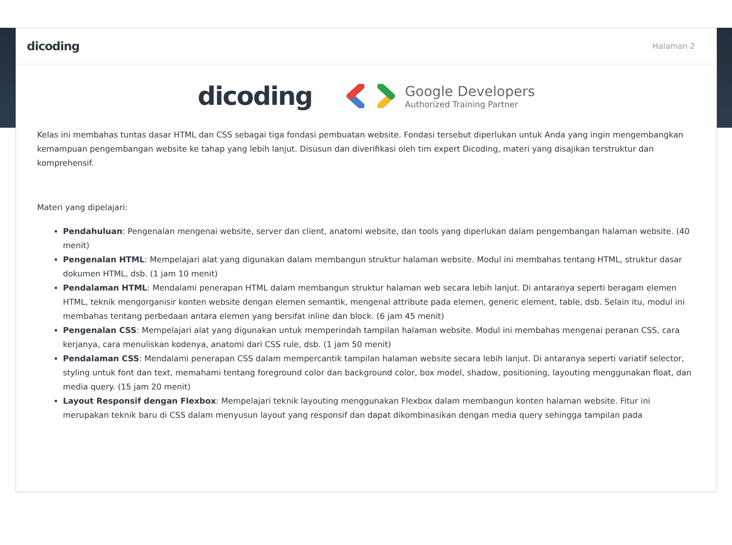dicoding Halaman 2
dicoding
Google Developers
Authorized Training Partner
Kelas ini membahas tuntas dasar HTML dan CSS sebagai tiga fondasi pembuatan website. Fondasi tersebut diperlukan untuk Anda yang ingin mengembangkan kemampuan pengembangan website ke tahap yang lebih lanjut. Disusun dan diverifikasi oleh tim expert Dicoding, materi yang disajikan terstruktur dan komprehensif.
Materi yang dipelajari:
Pendahuluan: Pengenalan mengenai website, server dan client, anatomi website, dan tools yang diperlukan dalam pengembangan halaman website. (40 menit)
Pengenalan HTML: Mempelajari alat yang digunakan dalam membangun struktur halaman website. Modul ini membahas tentang HTML, struktur dasar dokumen HTML, dsb. (1 jam 10 menit)
Pendalaman HTML: Mendalami penerapan HTML dalam membangun struktur halaman web secara lebih lanjut. Di antaranya seperti beragam elemen HTML, teknik mengorganisir konten website dengan elemen semantik, mengenal attribute pada elemen, generic element, table, dsb. Selain itu, modul ini membahas tentang perbedaan antara elemen yang bersifat inline dan block. (6 jam 45 menit)
Pengenalan CSS: Mempelajari alat yang digunakan untuk memperindah tampilan halaman website. Modul ini membahas mengenai peranan CSS, cara kerjanya, cara menuliskan kodenya, anatomi dari CSS rule, dsb. (1 jam 50 menit)
Pendalaman CSS: Mendalami penerapan CSS dalam mempercantik tampilan halaman website secara lebih lanjut. Di antaranya seperti variatif selector, styling untuk font dan text, memahami tentang foreground color dan background color, box model, shadow, positioning, layouting menggunakan float, dan media query. (15 jam 20 menit)
Layout Responsif dengan Flexbox: Mempelajari teknik layouting menggunakan Flexbox dalam membangun konten halaman website. Fitur ini merupakan teknik baru di CSS dalam menyusun layout yang responsif dan dapat dikombinasikan dengan media query sehingga tampilan pada